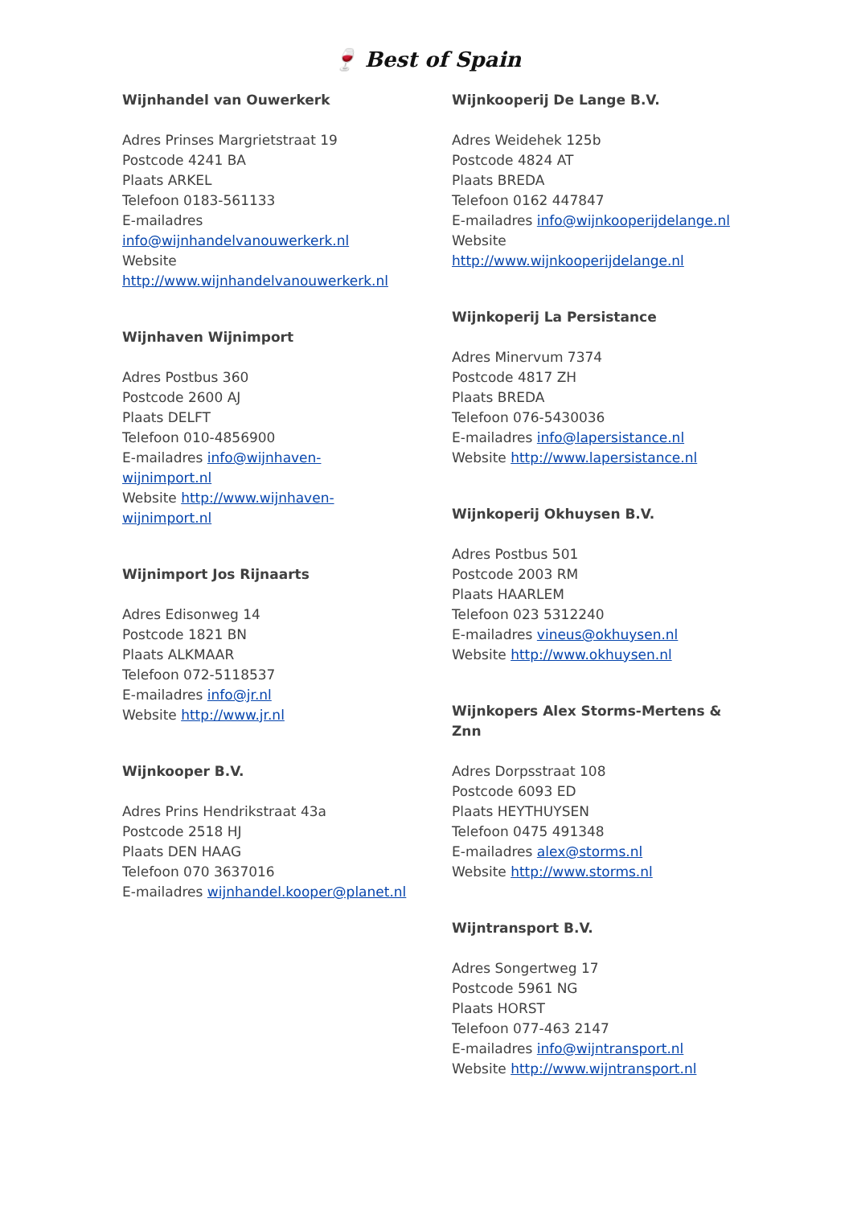🍷 Best of Spain
Wijnhandel van Ouwerkerk
Adres Prinses Margrietstraat 19
Postcode 4241 BA
Plaats ARKEL
Telefoon 0183-561133
E-mailadres
info@wijnhandelvanouwerkerk.nl
Website
http://www.wijnhandelvanouwerkerk.nl
Wijnhaven Wijnimport
Adres Postbus 360
Postcode 2600 AJ
Plaats DELFT
Telefoon 010-4856900
E-mailadres info@wijnhaven-
wijnimport.nl
Website http://www.wijnhaven-
wijnimport.nl
Wijnimport Jos Rijnaarts
Adres Edisonweg 14
Postcode 1821 BN
Plaats ALKMAAR
Telefoon 072-5118537
E-mailadres info@jr.nl
Website http://www.jr.nl
Wijnkooper B.V.
Adres Prins Hendrikstraat 43a
Postcode 2518 HJ
Plaats DEN HAAG
Telefoon 070 3637016
E-mailadres wijnhandel.kooper@planet.nl
Wijnkooperij De Lange B.V.
Adres Weidehek 125b
Postcode 4824 AT
Plaats BREDA
Telefoon 0162 447847
E-mailadres info@wijnkooperijdelange.nl
Website
http://www.wijnkooperijdelange.nl
Wijnkoperij La Persistance
Adres Minervum 7374
Postcode 4817 ZH
Plaats BREDA
Telefoon 076-5430036
E-mailadres info@lapersistance.nl
Website http://www.lapersistance.nl
Wijnkoperij Okhuysen B.V.
Adres Postbus 501
Postcode 2003 RM
Plaats HAARLEM
Telefoon 023 5312240
E-mailadres vineus@okhuysen.nl
Website http://www.okhuysen.nl
Wijnkopers Alex Storms-Mertens &
Znn
Adres Dorpsstraat 108
Postcode 6093 ED
Plaats HEYTHUYSEN
Telefoon 0475 491348
E-mailadres alex@storms.nl
Website http://www.storms.nl
Wijntransport B.V.
Adres Songertweg 17
Postcode 5961 NG
Plaats HORST
Telefoon 077-463 2147
E-mailadres info@wijntransport.nl
Website http://www.wijntransport.nl